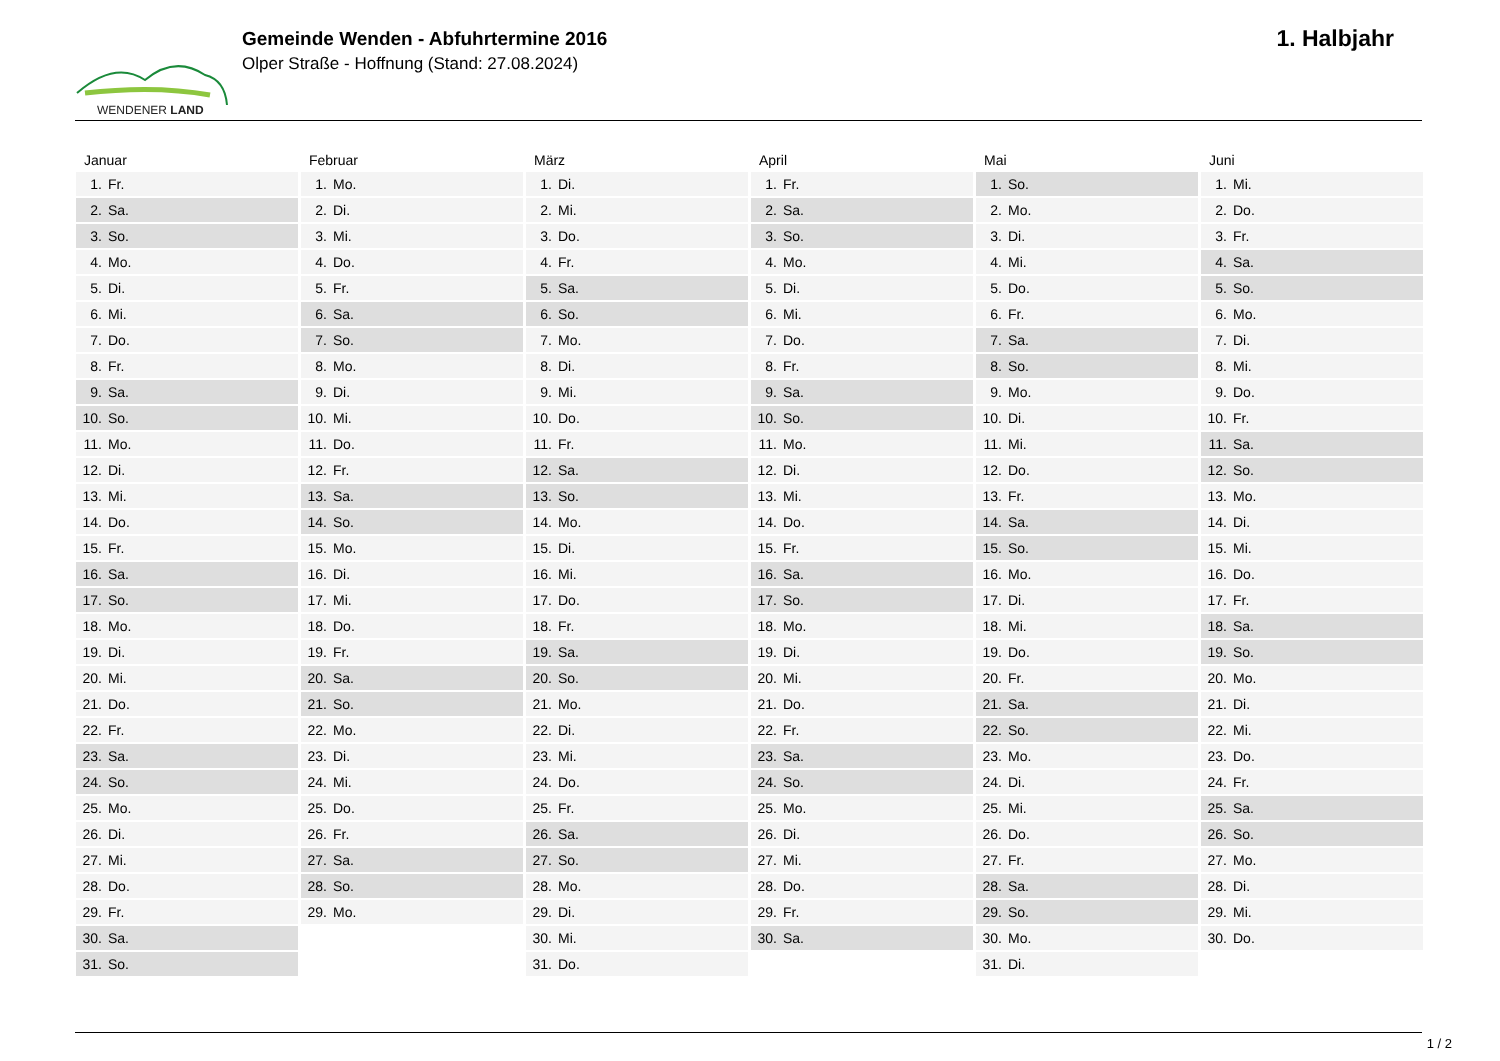WENDENER LAND
Gemeinde Wenden - Abfuhrtermine 2016
Olper Straße - Hoffnung (Stand: 27.08.2024)
1. Halbjahr
Januar
1. Fr.
2. Sa.
3. So.
4. Mo.
5. Di.
6. Mi.
7. Do.
8. Fr.
9. Sa.
10. So.
11. Mo.
12. Di.
13. Mi.
14. Do.
15. Fr.
16. Sa.
17. So.
18. Mo.
19. Di.
20. Mi.
21. Do.
22. Fr.
23. Sa.
24. So.
25. Mo.
26. Di.
27. Mi.
28. Do.
29. Fr.
30. Sa.
31. So.
Februar
1. Mo.
2. Di.
3. Mi.
4. Do.
5. Fr.
6. Sa.
7. So.
8. Mo.
9. Di.
10. Mi.
11. Do.
12. Fr.
13. Sa.
14. So.
15. Mo.
16. Di.
17. Mi.
18. Do.
19. Fr.
20. Sa.
21. So.
22. Mo.
23. Di.
24. Mi.
25. Do.
26. Fr.
27. Sa.
28. So.
29. Mo.
März
1. Di.
2. Mi.
3. Do.
4. Fr.
5. Sa.
6. So.
7. Mo.
8. Di.
9. Mi.
10. Do.
11. Fr.
12. Sa.
13. So.
14. Mo.
15. Di.
16. Mi.
17. Do.
18. Fr.
19. Sa.
20. So.
21. Mo.
22. Di.
23. Mi.
24. Do.
25. Fr.
26. Sa.
27. So.
28. Mo.
29. Di.
30. Mi.
31. Do.
April
1. Fr.
2. Sa.
3. So.
4. Mo.
5. Di.
6. Mi.
7. Do.
8. Fr.
9. Sa.
10. So.
11. Mo.
12. Di.
13. Mi.
14. Do.
15. Fr.
16. Sa.
17. So.
18. Mo.
19. Di.
20. Mi.
21. Do.
22. Fr.
23. Sa.
24. So.
25. Mo.
26. Di.
27. Mi.
28. Do.
29. Fr.
30. Sa.
Mai
1. So.
2. Mo.
3. Di.
4. Mi.
5. Do.
6. Fr.
7. Sa.
8. So.
9. Mo.
10. Di.
11. Mi.
12. Do.
13. Fr.
14. Sa.
15. So.
16. Mo.
17. Di.
18. Mi.
19. Do.
20. Fr.
21. Sa.
22. So.
23. Mo.
24. Di.
25. Mi.
26. Do.
27. Fr.
28. Sa.
29. So.
30. Mo.
31. Di.
Juni
1. Mi.
2. Do.
3. Fr.
4. Sa.
5. So.
6. Mo.
7. Di.
8. Mi.
9. Do.
10. Fr.
11. Sa.
12. So.
13. Mo.
14. Di.
15. Mi.
16. Do.
17. Fr.
18. Sa.
19. So.
20. Mo.
21. Di.
22. Mi.
23. Do.
24. Fr.
25. Sa.
26. So.
27. Mo.
28. Di.
29. Mi.
30. Do.
1 / 2